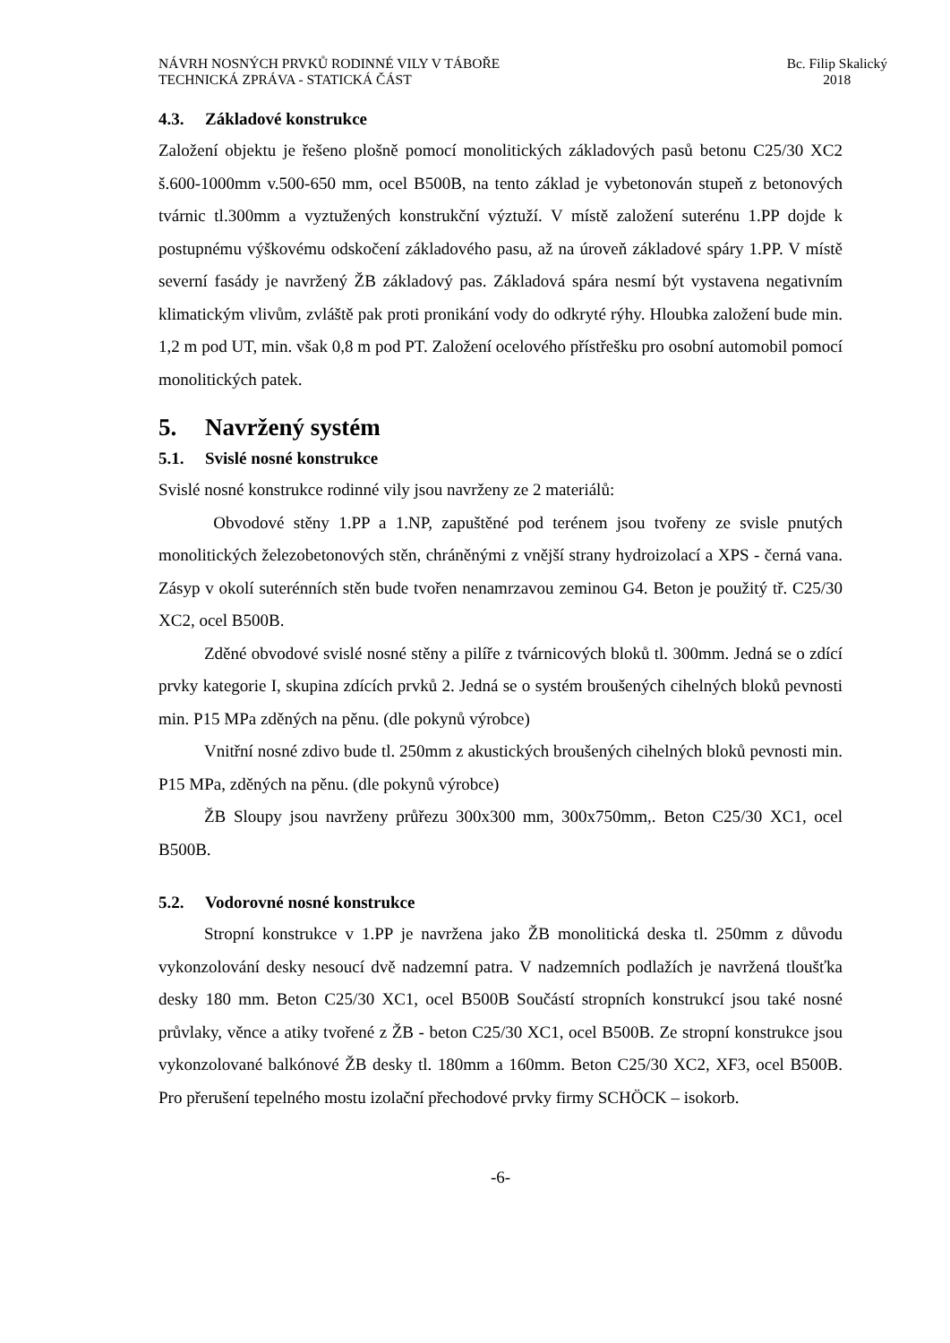NÁVRH NOSNÝCH PRVKŮ RODINNÉ VILY V TÁBOŘE
TECHNICKÁ ZPRÁVA - STATICKÁ ČÁST
Bc. Filip Skalický
2018
4.3. Základové konstrukce
Založení objektu je řešeno plošně pomocí monolitických základových pasů betonu C25/30 XC2 š.600-1000mm v.500-650 mm, ocel B500B, na tento základ je vybetonován stupeň z betonových tvárnic tl.300mm a vyztužených konstrukční výztuží. V místě založení suterénu 1.PP dojde k postupnému výškovému odskočení základového pasu, až na úroveň základové spáry 1.PP. V místě severní fasády je navržený ŽB základový pas. Základová spára nesmí být vystavena negativním klimatickým vlivům, zvláště pak proti pronikání vody do odkryté rýhy. Hloubka založení bude min. 1,2 m pod UT, min. však 0,8 m pod PT. Založení ocelového přístřešku pro osobní automobil pomocí monolitických patek.
5. Navržený systém
5.1. Svislé nosné konstrukce
Svislé nosné konstrukce rodinné vily jsou navrženy ze 2 materiálů:
Obvodové stěny 1.PP a 1.NP, zapuštěné pod terénem jsou tvořeny ze svisle pnutých monolitických železobetonových stěn, chráněnými z vnější strany hydroizolací a XPS - černá vana. Zásyp v okolí suterénních stěn bude tvořen nenamrzavou zeminou G4. Beton je použitý tř. C25/30 XC2, ocel B500B.
Zděné obvodové svislé nosné stěny a pilíře z tvárnicových bloků tl. 300mm. Jedná se o zdící prvky kategorie I, skupina zdících prvků 2. Jedná se o systém broušených cihelných bloků pevnosti min. P15 MPa zděných na pěnu. (dle pokynů výrobce)
Vnitřní nosné zdivo bude tl. 250mm z akustických broušených cihelných bloků pevnosti min. P15 MPa, zděných na pěnu. (dle pokynů výrobce)
ŽB Sloupy jsou navrženy průřezu 300x300 mm, 300x750mm,. Beton C25/30 XC1, ocel B500B.
5.2. Vodorovné nosné konstrukce
Stropní konstrukce v 1.PP je navržena jako ŽB monolitická deska tl. 250mm z důvodu vykonzolování desky nesoucí dvě nadzemní patra. V nadzemních podlažích je navržená tloušťka desky 180 mm. Beton C25/30 XC1, ocel B500B Součástí stropních konstrukcí jsou také nosné průvlaky, věnce a atiky tvořené z ŽB - beton C25/30 XC1, ocel B500B. Ze stropní konstrukce jsou vykonzolované balkónové ŽB desky tl. 180mm a 160mm. Beton C25/30 XC2, XF3, ocel B500B. Pro přerušení tepelného mostu izolační přechodové prvky firmy SCHÖCK – isokorb.
-6-